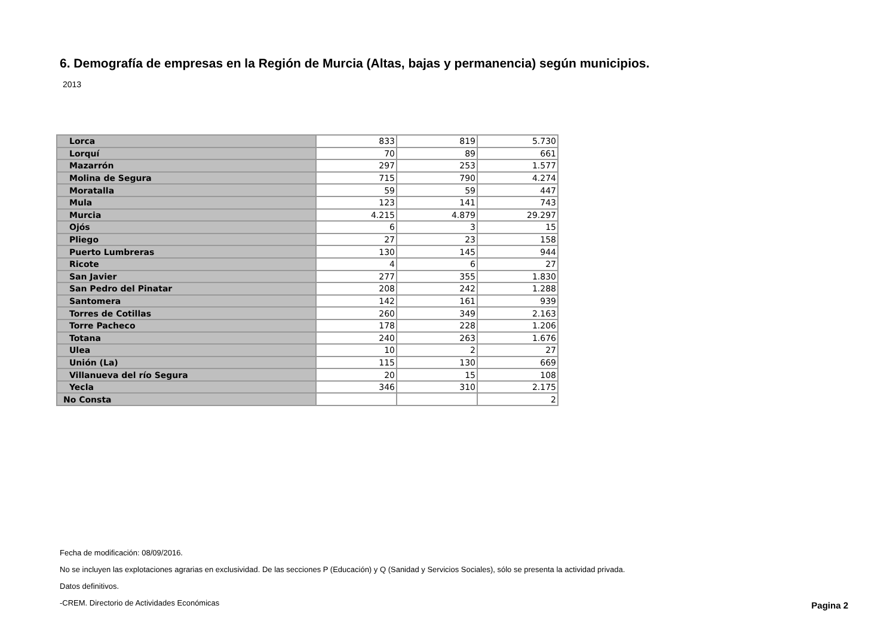6. Demografía de empresas en la Región de Murcia (Altas, bajas y permanencia) según municipios.
2013
| Lorca | 833 | 819 | 5.730 |
| Lorquí | 70 | 89 | 661 |
| Mazarrón | 297 | 253 | 1.577 |
| Molina de Segura | 715 | 790 | 4.274 |
| Moratalla | 59 | 59 | 447 |
| Mula | 123 | 141 | 743 |
| Murcia | 4.215 | 4.879 | 29.297 |
| Ojós | 6 | 3 | 15 |
| Pliego | 27 | 23 | 158 |
| Puerto Lumbreras | 130 | 145 | 944 |
| Ricote | 4 | 6 | 27 |
| San Javier | 277 | 355 | 1.830 |
| San Pedro del Pinatar | 208 | 242 | 1.288 |
| Santomera | 142 | 161 | 939 |
| Torres de Cotillas | 260 | 349 | 2.163 |
| Torre Pacheco | 178 | 228 | 1.206 |
| Totana | 240 | 263 | 1.676 |
| Ulea | 10 | 2 | 27 |
| Unión (La) | 115 | 130 | 669 |
| Villanueva del río Segura | 20 | 15 | 108 |
| Yecla | 346 | 310 | 2.175 |
| No Consta | | | 2 |
Fecha de modificación: 08/09/2016.
No se incluyen las explotaciones agrarias en exclusividad. De las secciones P (Educación) y Q (Sanidad y Servicios Sociales), sólo se presenta la actividad privada.
Datos definitivos.
-CREM. Directorio de Actividades Económicas
Pagina 2